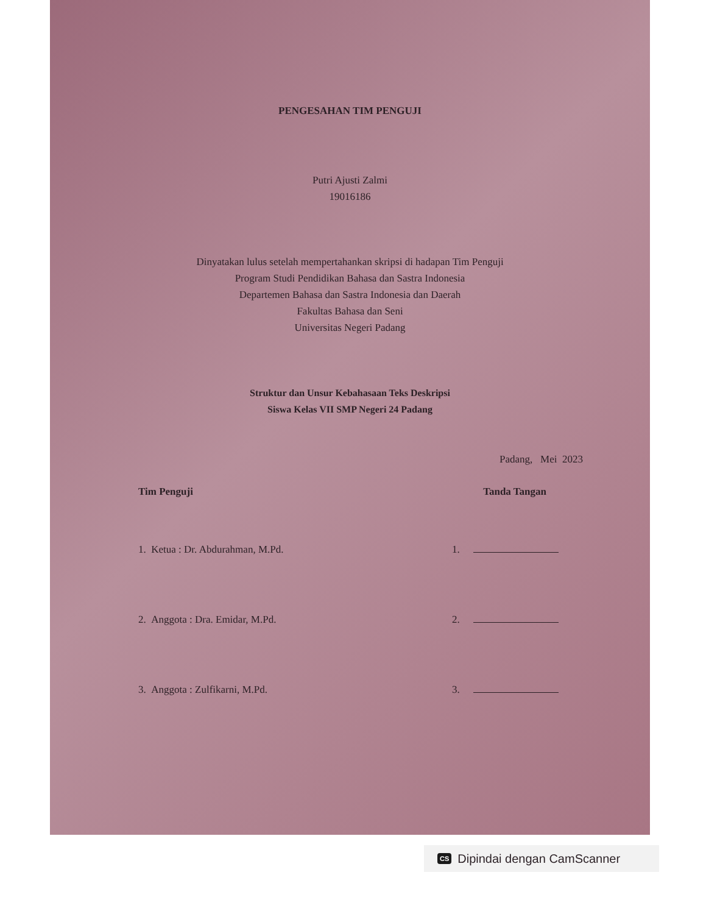PENGESAHAN TIM PENGUJI
Putri Ajusti Zalmi
19016186
Dinyatakan lulus setelah mempertahankan skripsi di hadapan Tim Penguji
Program Studi Pendidikan Bahasa dan Sastra Indonesia
Departemen Bahasa dan Sastra Indonesia dan Daerah
Fakultas Bahasa dan Seni
Universitas Negeri Padang
Struktur dan Unsur Kebahasaan Teks Deskripsi
Siswa Kelas VII SMP Negeri 24 Padang
Padang, Mei 2023
Tim Penguji Tanda Tangan
1. Ketua : Dr. Abdurahman, M.Pd. 1.
2. Anggota : Dra. Emidar, M.Pd. 2.
3. Anggota : Zulfikarni, M.Pd. 3.
CS Dipindai dengan CamScanner